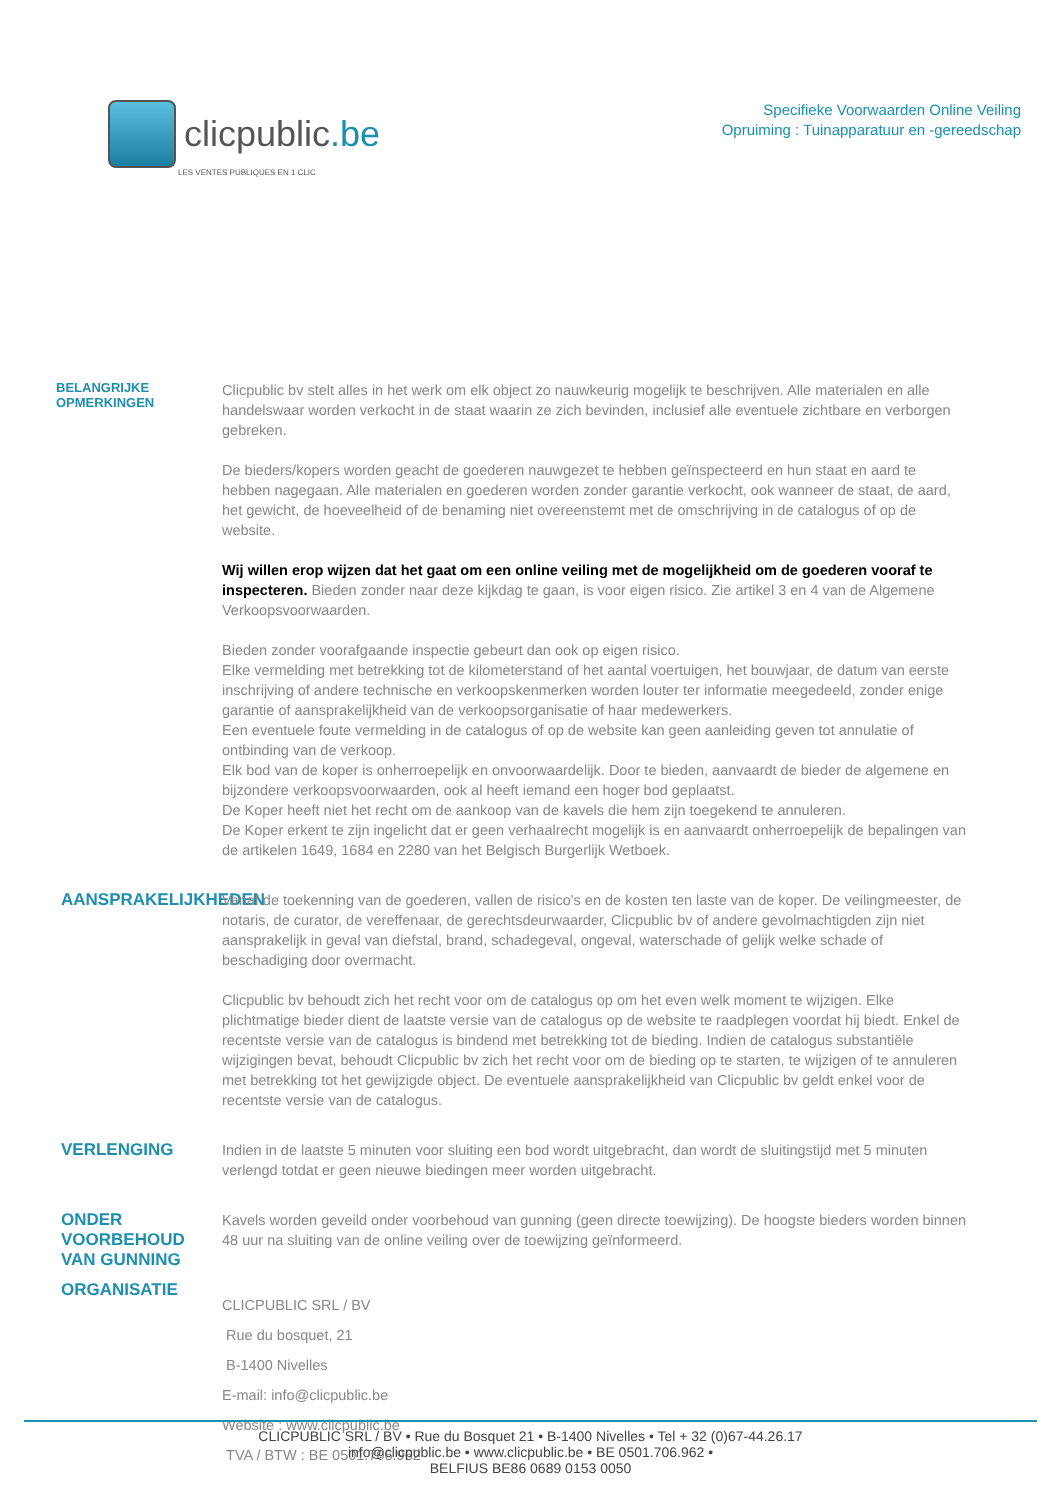clicpublic.be
LES VENTES PUBLIQUES EN 1 CLIC
Specifieke Voorwaarden Online Veiling
Opruiming : Tuinapparatuur en -gereedschap
BELANGRIJKE OPMERKINGEN
Clicpublic bv stelt alles in het werk om elk object zo nauwkeurig mogelijk te beschrijven. Alle materialen en alle handelswaar worden verkocht in de staat waarin ze zich bevinden, inclusief alle eventuele zichtbare en verborgen gebreken.
De bieders/kopers worden geacht de goederen nauwgezet te hebben geïnspecteerd en hun staat en aard te hebben nagegaan. Alle materialen en goederen worden zonder garantie verkocht, ook wanneer de staat, de aard, het gewicht, de hoeveelheid of de benaming niet overeenstemt met de omschrijving in de catalogus of op de website.
Wij willen erop wijzen dat het gaat om een online veiling met de mogelijkheid om de goederen vooraf te inspecteren. Bieden zonder naar deze kijkdag te gaan, is voor eigen risico. Zie artikel 3 en 4 van de Algemene Verkoopsvoorwaarden.
Bieden zonder voorafgaande inspectie gebeurt dan ook op eigen risico.
Elke vermelding met betrekking tot de kilometerstand of het aantal voertuigen, het bouwjaar, de datum van eerste inschrijving of andere technische en verkoopskenmerken worden louter ter informatie meegedeeld, zonder enige garantie of aansprakelijkheid van de verkoopsorganisatie of haar medewerkers.
Een eventuele foute vermelding in de catalogus of op de website kan geen aanleiding geven tot annulatie of ontbinding van de verkoop.
Elk bod van de koper is onherroepelijk en onvoorwaardelijk. Door te bieden, aanvaardt de bieder de algemene en bijzondere verkoopsvoorwaarden, ook al heeft iemand een hoger bod geplaatst.
De Koper heeft niet het recht om de aankoop van de kavels die hem zijn toegekend te annuleren.
De Koper erkent te zijn ingelicht dat er geen verhaalrecht mogelijk is en aanvaardt onherroepelijk de bepalingen van de artikelen 1649, 1684 en 2280 van het Belgisch Burgerlijk Wetboek.
AANSPRAKELIJKHEDEN
Vanaf de toekenning van de goederen, vallen de risico's en de kosten ten laste van de koper. De veilingmeester, de notaris, de curator, de vereffenaar, de gerechtsdeurwaarder, Clicpublic bv of andere gevolmachtigden zijn niet aansprakelijk in geval van diefstal, brand, schadegeval, ongeval, waterschade of gelijk welke schade of beschadiging door overmacht.
Clicpublic bv behoudt zich het recht voor om de catalogus op om het even welk moment te wijzigen. Elke plichtmatige bieder dient de laatste versie van de catalogus op de website te raadplegen voordat hij biedt. Enkel de recentste versie van de catalogus is bindend met betrekking tot de bieding. Indien de catalogus substantiële wijzigingen bevat, behoudt Clicpublic bv zich het recht voor om de bieding op te starten, te wijzigen of te annuleren met betrekking tot het gewijzigde object. De eventuele aansprakelijkheid van Clicpublic bv geldt enkel voor de recentste versie van de catalogus.
VERLENGING
Indien in de laatste 5 minuten voor sluiting een bod wordt uitgebracht, dan wordt de sluitingstijd met 5 minuten verlengd totdat er geen nieuwe biedingen meer worden uitgebracht.
ONDER VOORBEHOUD VAN GUNNING
Kavels worden geveild onder voorbehoud van gunning (geen directe toewijzing). De hoogste bieders worden binnen 48 uur na sluiting van de online veiling over de toewijzing geïnformeerd.
ORGANISATIE
CLICPUBLIC SRL / BV
Rue du bosquet, 21
B-1400 Nivelles
E-mail: info@clicpublic.be
Website : www.clicpublic.be
TVA / BTW : BE 0501.706.962
CLICPUBLIC SRL / BV • Rue du Bosquet 21 • B-1400 Nivelles • Tel + 32 (0)67-44.26.17
info@clicpublic.be • www.clicpublic.be • BE 0501.706.962 •
BELFIUS BE86 0689 0153 0050